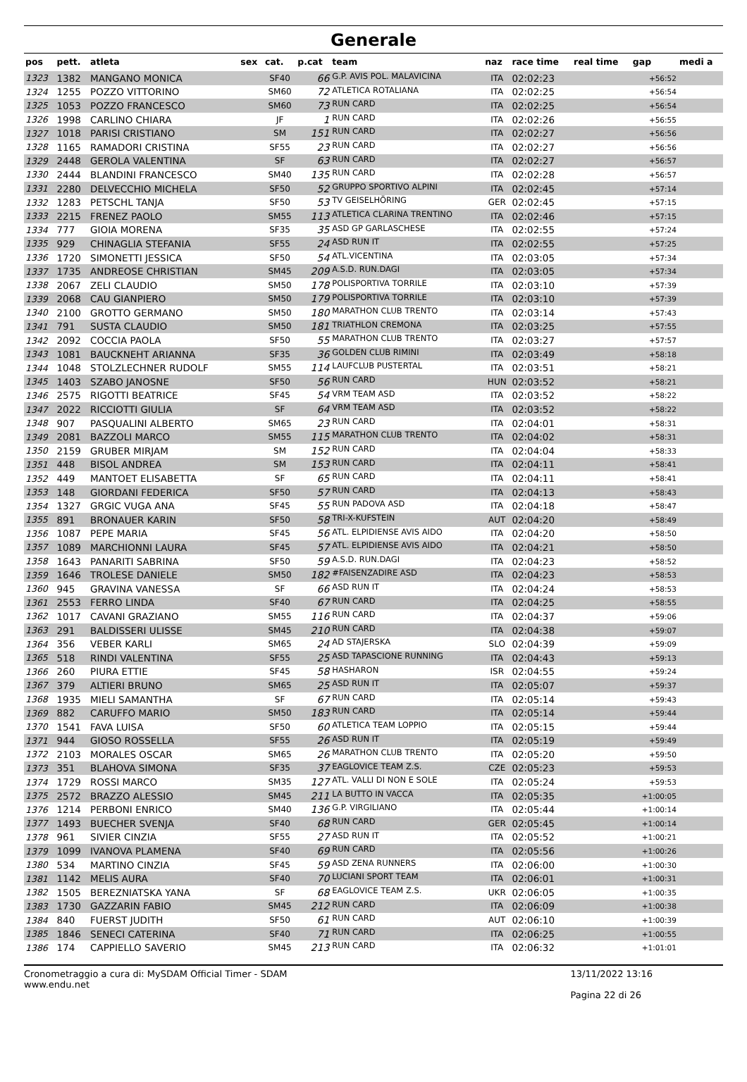Generale
| pos | pett. | atleta | sex | cat. | p.cat | team | naz | race time | real time | gap | medi a |
| --- | --- | --- | --- | --- | --- | --- | --- | --- | --- | --- | --- |
| 1323 | 1382 | MANGANO MONICA | | SF40 | 66 | G.P. AVIS POL. MALAVICINA | ITA | 02:02:23 | | +56:52 | |
| 1324 | 1255 | POZZO VITTORINO | | SM60 | 72 | ATLETICA ROTALIANA | ITA | 02:02:25 | | +56:54 | |
| 1325 | 1053 | POZZO FRANCESCO | | SM60 | 73 | RUN CARD | ITA | 02:02:25 | | +56:54 | |
| 1326 | 1998 | CARLINO CHIARA | | JF | 1 | RUN CARD | ITA | 02:02:26 | | +56:55 | |
| 1327 | 1018 | PARISI CRISTIANO | | SM | 151 | RUN CARD | ITA | 02:02:27 | | +56:56 | |
| 1328 | 1165 | RAMADORI CRISTINA | | SF55 | 23 | RUN CARD | ITA | 02:02:27 | | +56:56 | |
| 1329 | 2448 | GEROLA VALENTINA | | SF | 63 | RUN CARD | ITA | 02:02:27 | | +56:57 | |
| 1330 | 2444 | BLANDINI FRANCESCO | | SM40 | 135 | RUN CARD | ITA | 02:02:28 | | +56:57 | |
| 1331 | 2280 | DELVECCHIO MICHELA | | SF50 | 52 | GRUPPO SPORTIVO ALPINI | ITA | 02:02:45 | | +57:14 | |
| 1332 | 1283 | PETSCHL TANJA | | SF50 | 53 | TV GEISELHÖRING | GER | 02:02:45 | | +57:15 | |
| 1333 | 2215 | FRENEZ PAOLO | | SM55 | 113 | ATLETICA CLARINA TRENTINO | ITA | 02:02:46 | | +57:15 | |
| 1334 | 777 | GIOIA MORENA | | SF35 | 35 | ASD GP GARLASCHESE | ITA | 02:02:55 | | +57:24 | |
| 1335 | 929 | CHINAGLIA STEFANIA | | SF55 | 24 | ASD RUN IT | ITA | 02:02:55 | | +57:25 | |
| 1336 | 1720 | SIMONETTI JESSICA | | SF50 | 54 | ATL.VICENTINA | ITA | 02:03:05 | | +57:34 | |
| 1337 | 1735 | ANDREOSE CHRISTIAN | | SM45 | 209 | A.S.D. RUN.DAGI | ITA | 02:03:05 | | +57:34 | |
| 1338 | 2067 | ZELI CLAUDIO | | SM50 | 178 | POLISPORTIVA TORRILE | ITA | 02:03:10 | | +57:39 | |
| 1339 | 2068 | CAU GIANPIERO | | SM50 | 179 | POLISPORTIVA TORRILE | ITA | 02:03:10 | | +57:39 | |
| 1340 | 2100 | GROTTO GERMANO | | SM50 | 180 | MARATHON CLUB TRENTO | ITA | 02:03:14 | | +57:43 | |
| 1341 | 791 | SUSTA CLAUDIO | | SM50 | 181 | TRIATHLON CREMONA | ITA | 02:03:25 | | +57:55 | |
| 1342 | 2092 | COCCIA PAOLA | | SF50 | 55 | MARATHON CLUB TRENTO | ITA | 02:03:27 | | +57:57 | |
| 1343 | 1081 | BAUCKNEHT ARIANNA | | SF35 | 36 | GOLDEN CLUB RIMINI | ITA | 02:03:49 | | +58:18 | |
| 1344 | 1048 | STOLZLECHNER RUDOLF | | SM55 | 114 | LAUFCLUB PUSTERTAL | ITA | 02:03:51 | | +58:21 | |
| 1345 | 1403 | SZABO JANOSNE | | SF50 | 56 | RUN CARD | HUN | 02:03:52 | | +58:21 | |
| 1346 | 2575 | RIGOTTI BEATRICE | | SF45 | 54 | VRM TEAM ASD | ITA | 02:03:52 | | +58:22 | |
| 1347 | 2022 | RICCIOTTI GIULIA | | SF | 64 | VRM TEAM ASD | ITA | 02:03:52 | | +58:22 | |
| 1348 | 907 | PASQUALINI ALBERTO | | SM65 | 23 | RUN CARD | ITA | 02:04:01 | | +58:31 | |
| 1349 | 2081 | BAZZOLI MARCO | | SM55 | 115 | MARATHON CLUB TRENTO | ITA | 02:04:02 | | +58:31 | |
| 1350 | 2159 | GRUBER MIRJAM | | SM | 152 | RUN CARD | ITA | 02:04:04 | | +58:33 | |
| 1351 | 448 | BISOL ANDREA | | SM | 153 | RUN CARD | ITA | 02:04:11 | | +58:41 | |
| 1352 | 449 | MANTOET ELISABETTA | | SF | 65 | RUN CARD | ITA | 02:04:11 | | +58:41 | |
| 1353 | 148 | GIORDANI FEDERICA | | SF50 | 57 | RUN CARD | ITA | 02:04:13 | | +58:43 | |
| 1354 | 1327 | GRGIC VUGA ANA | | SF45 | 55 | RUN PADOVA ASD | ITA | 02:04:18 | | +58:47 | |
| 1355 | 891 | BRONAUER KARIN | | SF50 | 58 | TRI-X-KUFSTEIN | AUT | 02:04:20 | | +58:49 | |
| 1356 | 1087 | PEPE MARIA | | SF45 | 56 | ATL. ELPIDIENSE AVIS AIDO | ITA | 02:04:20 | | +58:50 | |
| 1357 | 1089 | MARCHIONNI LAURA | | SF45 | 57 | ATL. ELPIDIENSE AVIS AIDO | ITA | 02:04:21 | | +58:50 | |
| 1358 | 1643 | PANARITI SABRINA | | SF50 | 59 | A.S.D. RUN.DAGI | ITA | 02:04:23 | | +58:52 | |
| 1359 | 1646 | TROLESE DANIELE | | SM50 | 182 | #FAISENZADIRE ASD | ITA | 02:04:23 | | +58:53 | |
| 1360 | 945 | GRAVINA VANESSA | | SF | 66 | ASD RUN IT | ITA | 02:04:24 | | +58:53 | |
| 1361 | 2553 | FERRO LINDA | | SF40 | 67 | RUN CARD | ITA | 02:04:25 | | +58:55 | |
| 1362 | 1017 | CAVANI GRAZIANO | | SM55 | 116 | RUN CARD | ITA | 02:04:37 | | +59:06 | |
| 1363 | 291 | BALDISSERI ULISSE | | SM45 | 210 | RUN CARD | ITA | 02:04:38 | | +59:07 | |
| 1364 | 356 | VEBER KARLI | | SM65 | 24 | AD STAJERSKA | SLO | 02:04:39 | | +59:09 | |
| 1365 | 518 | RINDI VALENTINA | | SF55 | 25 | ASD TAPASCIONE RUNNING | ITA | 02:04:43 | | +59:13 | |
| 1366 | 260 | PIURA ETTIE | | SF45 | 58 | HASHARON | ISR | 02:04:55 | | +59:24 | |
| 1367 | 379 | ALTIERI BRUNO | | SM65 | 25 | ASD RUN IT | ITA | 02:05:07 | | +59:37 | |
| 1368 | 1935 | MIELI SAMANTHA | | SF | 67 | RUN CARD | ITA | 02:05:14 | | +59:43 | |
| 1369 | 882 | CARUFFO MARIO | | SM50 | 183 | RUN CARD | ITA | 02:05:14 | | +59:44 | |
| 1370 | 1541 | FAVA LUISA | | SF50 | 60 | ATLETICA TEAM LOPPIO | ITA | 02:05:15 | | +59:44 | |
| 1371 | 944 | GIOSO ROSSELLA | | SF55 | 26 | ASD RUN IT | ITA | 02:05:19 | | +59:49 | |
| 1372 | 2103 | MORALES OSCAR | | SM65 | 26 | MARATHON CLUB TRENTO | ITA | 02:05:20 | | +59:50 | |
| 1373 | 351 | BLAHOVA SIMONA | | SF35 | 37 | EAGLOVICE TEAM Z.S. | CZE | 02:05:23 | | +59:53 | |
| 1374 | 1729 | ROSSI MARCO | | SM35 | 127 | ATL. VALLI DI NON E SOLE | ITA | 02:05:24 | | +59:53 | |
| 1375 | 2572 | BRAZZO ALESSIO | | SM45 | 211 | LA BUTTO IN VACCA | ITA | 02:05:35 | | +1:00:05 | |
| 1376 | 1214 | PERBONI ENRICO | | SM40 | 136 | G.P. VIRGILIANO | ITA | 02:05:44 | | +1:00:14 | |
| 1377 | 1493 | BUECHER SVENJA | | SF40 | 68 | RUN CARD | GER | 02:05:45 | | +1:00:14 | |
| 1378 | 961 | SIVIER CINZIA | | SF55 | 27 | ASD RUN IT | ITA | 02:05:52 | | +1:00:21 | |
| 1379 | 1099 | IVANOVA PLAMENA | | SF40 | 69 | RUN CARD | ITA | 02:05:56 | | +1:00:26 | |
| 1380 | 534 | MARTINO CINZIA | | SF45 | 59 | ASD ZENA RUNNERS | ITA | 02:06:00 | | +1:00:30 | |
| 1381 | 1142 | MELIS AURA | | SF40 | 70 | LUCIANI SPORT TEAM | ITA | 02:06:01 | | +1:00:31 | |
| 1382 | 1505 | BEREZNIATSKA YANA | | SF | 68 | EAGLOVICE TEAM Z.S. | UKR | 02:06:05 | | +1:00:35 | |
| 1383 | 1730 | GAZZARIN FABIO | | SM45 | 212 | RUN CARD | ITA | 02:06:09 | | +1:00:38 | |
| 1384 | 840 | FUERST JUDITH | | SF50 | 61 | RUN CARD | AUT | 02:06:10 | | +1:00:39 | |
| 1385 | 1846 | SENECI CATERINA | | SF40 | 71 | RUN CARD | ITA | 02:06:25 | | +1:00:55 | |
| 1386 | 174 | CAPPIELLO SAVERIO | | SM45 | 213 | RUN CARD | ITA | 02:06:32 | | +1:01:01 | |
Cronometraggio a cura di: MySDAM Official Timer - SDAM
www.endu.net
13/11/2022 13:16
Pagina 22 di 26